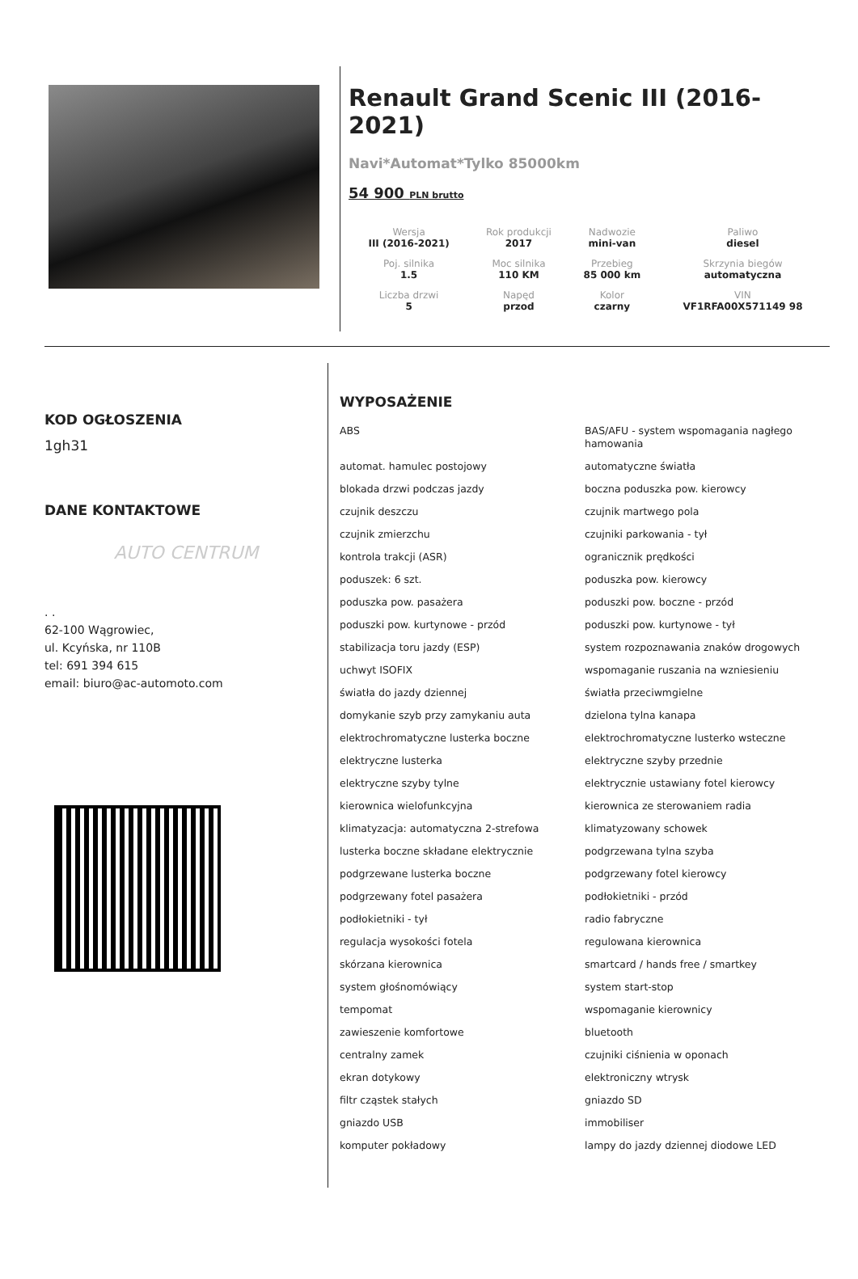Renault Grand Scenic III (2016-2021)
Navi*Automat*Tylko 85000km
54 900 PLN brutto
| Wersja III (2016-2021) | Rok produkcji 2017 | Nadwozie mini-van | Paliwo diesel |
| Poj. silnika 1.5 | Moc silnika 110 KM | Przebieg 85 000 km | Skrzynia biegów automatyczna |
| Liczba drzwi 5 | Napęd przod | Kolor czarny | VIN VF1RFA00X571149 98 |
KOD OGŁOSZENIA
1gh31
DANE KONTAKTOWE
AUTO CENTRUM
. .
62-100 Wągrowiec,
ul. Kcyńska, nr 110B
tel: 691 394 615
email: biuro@ac-automoto.com
WYPOSAŻENIE
| ABS | BAS/AFU - system wspomagania nagłego hamowania |
| automat. hamulec postojowy | automatyczne światła |
| blokada drzwi podczas jazdy | boczna poduszka pow. kierowcy |
| czujnik deszczu | czujnik martwego pola |
| czujnik zmierzchu | czujniki parkowania - tył |
| kontrola trakcji (ASR) | ogranicznik prędkości |
| poduszek: 6 szt. | poduszka pow. kierowcy |
| poduszka pow. pasażera | poduszki pow. boczne - przód |
| poduszki pow. kurtynowe - przód | poduszki pow. kurtynowe - tył |
| stabilizacja toru jazdy (ESP) | system rozpoznawania znaków drogowych |
| uchwyt ISOFIX | wspomaganie ruszania na wzniesieniu |
| światła do jazdy dziennej | światła przeciwmgielne |
| domykanie szyb przy zamykaniu auta | dzielona tylna kanapa |
| elektrochromatyczne lusterka boczne | elektrochromatyczne lusterko wsteczne |
| elektryczne lusterka | elektryczne szyby przednie |
| elektryczne szyby tylne | elektrycznie ustawiany fotel kierowcy |
| kierownica wielofunkcyjna | kierownica ze sterowaniem radia |
| klimatyzacja: automatyczna 2-strefowa | klimatyzowany schowek |
| lusterka boczne składane elektrycznie | podgrzewana tylna szyba |
| podgrzewane lusterka boczne | podgrzewany fotel kierowcy |
| podgrzewany fotel pasażera | podłokietniki - przód |
| podłokietniki - tył | radio fabryczne |
| regulacja wysokości fotela | regulowana kierownica |
| skórzana kierownica | smartcard / hands free / smartkey |
| system głośnomówiący | system start-stop |
| tempomat | wspomaganie kierownicy |
| zawieszenie komfortowe | bluetooth |
| centralny zamek | czujniki ciśnienia w oponach |
| ekran dotykowy | elektroniczny wtrysk |
| filtr cząstek stałych | gniazdo SD |
| gniazdo USB | immobiliser |
| komputer pokładowy | lampy do jazdy dziennej diodowe LED |